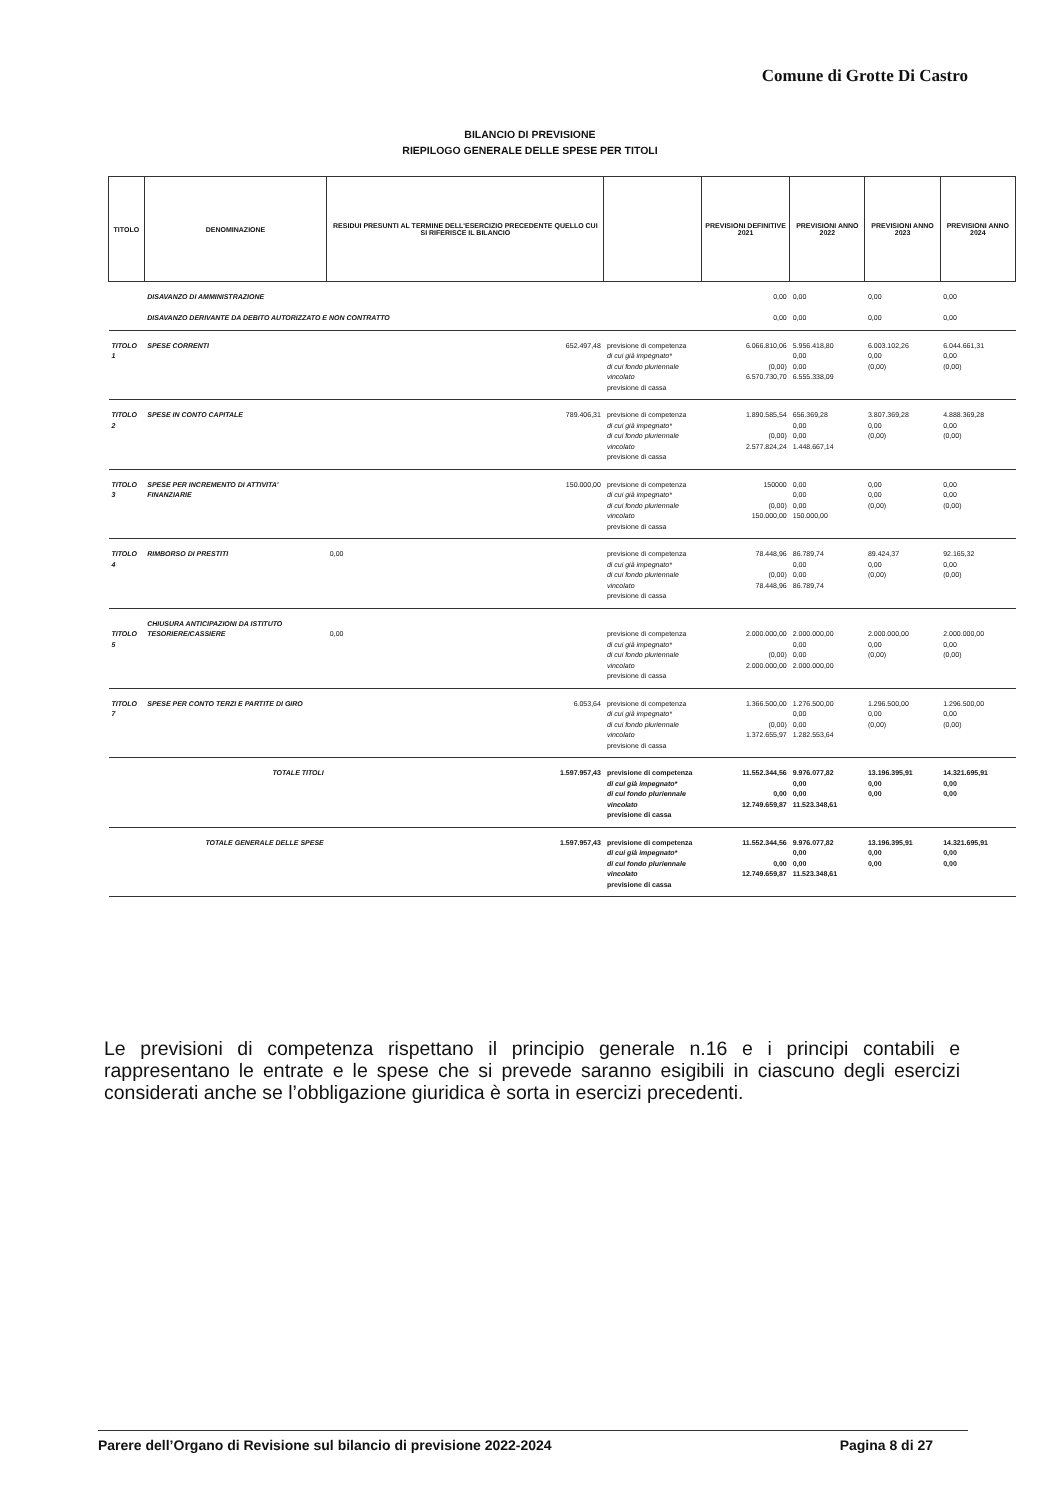Comune di Grotte Di Castro
BILANCIO DI PREVISIONE
RIEPILOGO GENERALE DELLE SPESE PER TITOLI
| TITOLO | DENOMINAZIONE | RESIDUI PRESUNTI AL TERMINE DELL'ESERCIZIO PRECEDENTE QUELLO CUI SI RIFERISCE IL BILANCIO | | PREVISIONI DEFINITIVE 2021 | PREVISIONI ANNO 2022 | PREVISIONI ANNO 2023 | PREVISIONI ANNO 2024 |
| --- | --- | --- | --- | --- | --- | --- | --- |
| | DISAVANZO DI AMMINISTRAZIONE DISAVANZO DERIVANTE DA DEBITO AUTORIZZATO E NON CONTRATTO | | | 0,00 0,00 | 0,00 0,00 | 0,00 0,00 | 0,00 0,00 |
| TITOLO 1 | SPESE CORRENTI | 652.497,48 | previsione di competenza di cui già impegnato* di cui fondo pluriennale vincolato previsione di cassa | 6.066.810,06 (0,00) 6.570.730,70 | 5.956.418,80 0,00 0,00 6.555.338,09 | 6.003.102,26 0,00 (0,00) | 6.044.661,31 0,00 (0,00) |
| TITOLO 2 | SPESE IN CONTO CAPITALE | 789.406,31 | previsione di competenza di cui già impegnato* di cui fondo pluriennale vincolato previsione di cassa | 1.890.585,54 (0,00) 2.577.824,24 | 656.369,28 0,00 0,00 1.448.667,14 | 3.807.369,28 0,00 (0,00) | 4.888.369,28 0,00 (0,00) |
| TITOLO 3 | SPESE PER INCREMENTO DI ATTIVITA' FINANZIARIE | 150.000,00 | previsione di competenza di cui già impegnato* di cui fondo pluriennale vincolato previsione di cassa | 150000 (0,00) 150.000,00 | 0,00 0,00 0,00 150.000,00 | 0,00 0,00 (0,00) | 0,00 0,00 (0,00) |
| TITOLO 4 | RIMBORSO DI PRESTITI | 0,00 | previsione di competenza di cui già impegnato* di cui fondo pluriennale vincolato previsione di cassa | 78.448,96 (0,00) 78.448,96 | 86.789,74 0,00 0,00 86.789,74 | 89.424,37 0,00 (0,00) | 92.165,32 0,00 (0,00) |
| TITOLO 5 | CHIUSURA ANTICIPAZIONI DA ISTITUTO TESORIERE/CASSIERE | 0,00 | previsione di competenza di cui già impegnato* di cui fondo pluriennale vincolato previsione di cassa | 2.000.000,00 (0,00) 2.000.000,00 | 2.000.000,00 0,00 0,00 2.000.000,00 | 2.000.000,00 0,00 (0,00) | 2.000.000,00 0,00 (0,00) |
| TITOLO 7 | SPESE PER CONTO TERZI E PARTITE DI GIRO | 6.053,64 | previsione di competenza di cui già impegnato* di cui fondo pluriennale vincolato previsione di cassa | 1.366.500,00 (0,00) 1.372.655,97 | 1.276.500,00 0,00 0,00 1.282.553,64 | 1.296.500,00 0,00 (0,00) | 1.296.500,00 0,00 (0,00) |
| | TOTALE TITOLI | 1.597.957,43 | previsione di competenza di cui già impegnato* di cui fondo pluriennale vincolato previsione di cassa | 11.552.344,56 0,00 12.749.659,87 | 9.976.077,82 0,00 0,00 11.523.348,61 | 13.196.395,91 0,00 0,00 | 14.321.695,91 0,00 0,00 |
| | TOTALE GENERALE DELLE SPESE | 1.597.957,43 | previsione di competenza di cui già impegnato* di cui fondo pluriennale vincolato previsione di cassa | 11.552.344,56 0,00 12.749.659,87 | 9.976.077,82 0,00 0,00 11.523.348,61 | 13.196.395,91 0,00 0,00 | 14.321.695,91 0,00 0,00 |
Le previsioni di competenza rispettano il principio generale n.16 e i principi contabili e rappresentano le entrate e le spese che si prevede saranno esigibili in ciascuno degli esercizi considerati anche se l’obbligazione giuridica è sorta in esercizi precedenti.
Parere dell’Organo di Revisione sul bilancio di previsione 2022-2024 Pagina 8 di 27